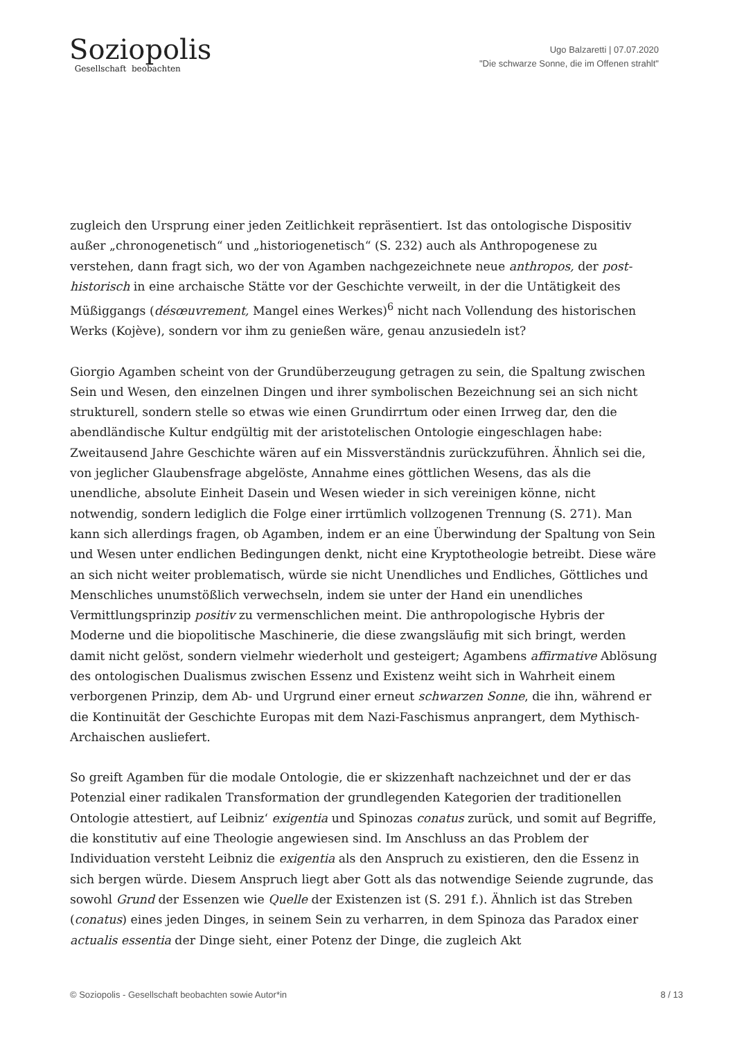Soziopolis
Gesellschaft beobachten
Ugo Balzaretti | 07.07.2020
"Die schwarze Sonne, die im Offenen strahlt"
zugleich den Ursprung einer jeden Zeitlichkeit repräsentiert. Ist das ontologische Dispositiv außer „chronogenetisch“ und „historiogenetisch“ (S. 232) auch als Anthropogenese zu verstehen, dann fragt sich, wo der von Agamben nachgezeichnete neue anthropos, der post-historisch in eine archaische Stätte vor der Geschichte verweilt, in der die Untätigkeit des Müßiggangs (désœuvrement, Mangel eines Werkes)<sup>6</sup> nicht nach Vollendung des historischen Werks (Kojève), sondern vor ihm zu genießen wäre, genau anzusiedeln ist?
Giorgio Agamben scheint von der Grundüberzeugung getragen zu sein, die Spaltung zwischen Sein und Wesen, den einzelnen Dingen und ihrer symbolischen Bezeichnung sei an sich nicht strukturell, sondern stelle so etwas wie einen Grundirrtum oder einen Irrweg dar, den die abendländische Kultur endgültig mit der aristotelischen Ontologie eingeschlagen habe: Zweitausend Jahre Geschichte wären auf ein Missverständnis zurückzuführen. Ähnlich sei die, von jeglicher Glaubensfrage abgelöste, Annahme eines göttlichen Wesens, das als die unendliche, absolute Einheit Dasein und Wesen wieder in sich vereinigen könne, nicht notwendig, sondern lediglich die Folge einer irrtümlich vollzogenen Trennung (S. 271). Man kann sich allerdings fragen, ob Agamben, indem er an eine Überwindung der Spaltung von Sein und Wesen unter endlichen Bedingungen denkt, nicht eine Kryptotheologie betreibt. Diese wäre an sich nicht weiter problematisch, würde sie nicht Unendliches und Endliches, Göttliches und Menschliches unumstößlich verwechseln, indem sie unter der Hand ein unendliches Vermittlungsprinzip positiv zu vermenschlichen meint. Die anthropologische Hybris der Moderne und die biopolitische Maschinerie, die diese zwangsläufig mit sich bringt, werden damit nicht gelöst, sondern vielmehr wiederholt und gesteigert; Agambens affirmative Ablösung des ontologischen Dualismus zwischen Essenz und Existenz weiht sich in Wahrheit einem verborgenen Prinzip, dem Ab- und Urgrund einer erneut schwarzen Sonne, die ihn, während er die Kontinuität der Geschichte Europas mit dem Nazi-Faschismus anprangert, dem Mythisch-Archaischen ausliefert.
So greift Agamben für die modale Ontologie, die er skizzenhaft nachzeichnet und der er das Potenzial einer radikalen Transformation der grundlegenden Kategorien der traditionellen Ontologie attestiert, auf Leibniz‘ exigentia und Spinozas conatus zurück, und somit auf Begriffe, die konstitutiv auf eine Theologie angewiesen sind. Im Anschluss an das Problem der Individuation versteht Leibniz die exigentia als den Anspruch zu existieren, den die Essenz in sich bergen würde. Diesem Anspruch liegt aber Gott als das notwendige Seiende zugrunde, das sowohl Grund der Essenzen wie Quelle der Existenzen ist (S. 291 f.). Ähnlich ist das Streben (conatus) eines jeden Dinges, in seinem Sein zu verharren, in dem Spinoza das Paradox einer actualis essentia der Dinge sieht, einer Potenz der Dinge, die zugleich Akt
© Soziopolis - Gesellschaft beobachten sowie Autor*in 8 / 13